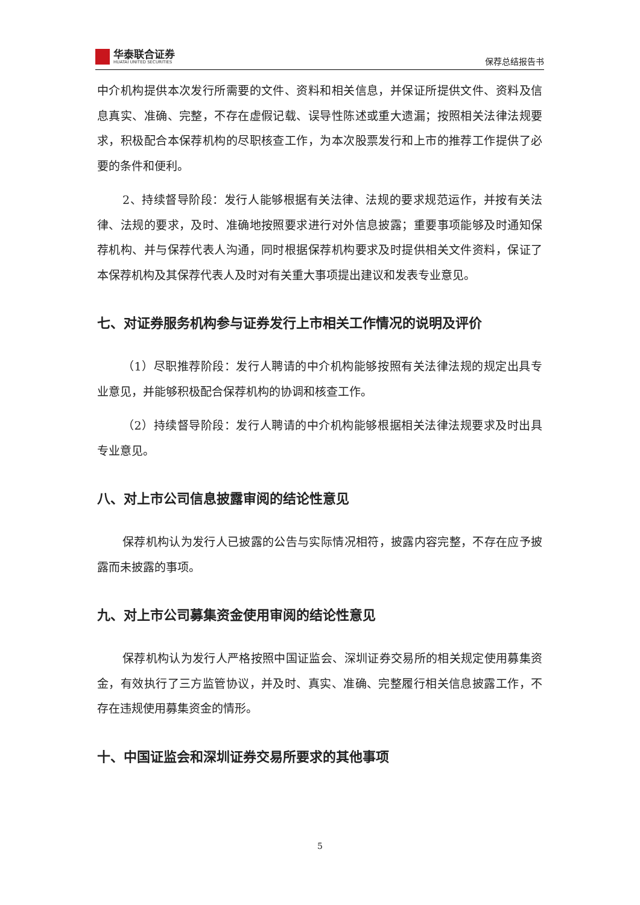华泰联合证券
HUATAI UNITED SECURITIES
保荐总结报告书
中介机构提供本次发行所需要的文件、资料和相关信息，并保证所提供文件、资料及信息真实、准确、完整，不存在虚假记载、误导性陈述或重大遗漏；按照相关法律法规要求，积极配合本保荐机构的尽职核查工作，为本次股票发行和上市的推荐工作提供了必要的条件和便利。
2、持续督导阶段：发行人能够根据有关法律、法规的要求规范运作，并按有关法律、法规的要求，及时、准确地按照要求进行对外信息披露；重要事项能够及时通知保荐机构、并与保荐代表人沟通，同时根据保荐机构要求及时提供相关文件资料，保证了本保荐机构及其保荐代表人及时对有关重大事项提出建议和发表专业意见。
七、对证券服务机构参与证券发行上市相关工作情况的说明及评价
（1）尽职推荐阶段：发行人聘请的中介机构能够按照有关法律法规的规定出具专业意见，并能够积极配合保荐机构的协调和核查工作。
（2）持续督导阶段：发行人聘请的中介机构能够根据相关法律法规要求及时出具专业意见。
八、对上市公司信息披露审阅的结论性意见
保荐机构认为发行人已披露的公告与实际情况相符，披露内容完整，不存在应予披露而未披露的事项。
九、对上市公司募集资金使用审阅的结论性意见
保荐机构认为发行人严格按照中国证监会、深圳证券交易所的相关规定使用募集资金，有效执行了三方监管协议，并及时、真实、准确、完整履行相关信息披露工作，不存在违规使用募集资金的情形。
十、中国证监会和深圳证券交易所要求的其他事项
5